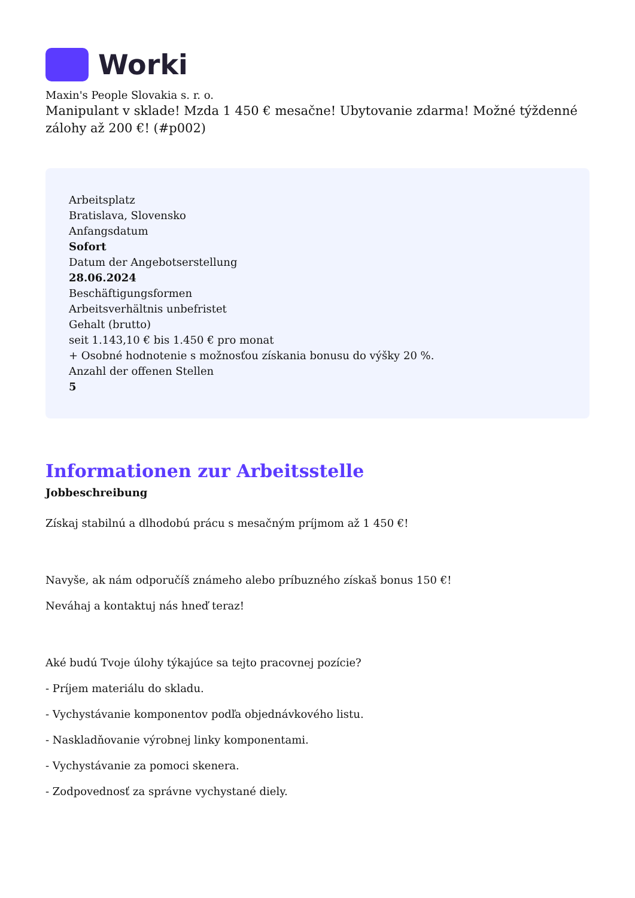Worki
Maxin's People Slovakia s. r. o.
Manipulant v sklade! Mzda 1 450 € mesačne! Ubytovanie zdarma! Možné týždenné zálohy až 200 €! (#p002)
Arbeitsplatz
Bratislava, Slovensko
Anfangsdatum
Sofort
Datum der Angebotserstellung
28.06.2024
Beschäftigungsformen
Arbeitsverhältnis unbefristet
Gehalt (brutto)
seit 1.143,10 € bis 1.450 € pro monat
+ Osobné hodnotenie s možnosťou získania bonusu do výšky 20 %.
Anzahl der offenen Stellen
5
Informationen zur Arbeitsstelle
Jobbeschreibung
Získaj stabilnú a dlhodobú prácu s mesačným príjmom až 1 450 €!
Navyše, ak nám odporučíš známeho alebo príbuzného získaš bonus 150 €!
Neváhaj a kontaktuj nás hneď teraz!
Aké budú Tvoje úlohy týkajúce sa tejto pracovnej pozície?
- Príjem materiálu do skladu.
- Vychystávanie komponentov podľa objednávkového listu.
- Naskladňovanie výrobnej linky komponentami.
- Vychystávanie za pomoci skenera.
- Zodpovednosť za správne vychystané diely.